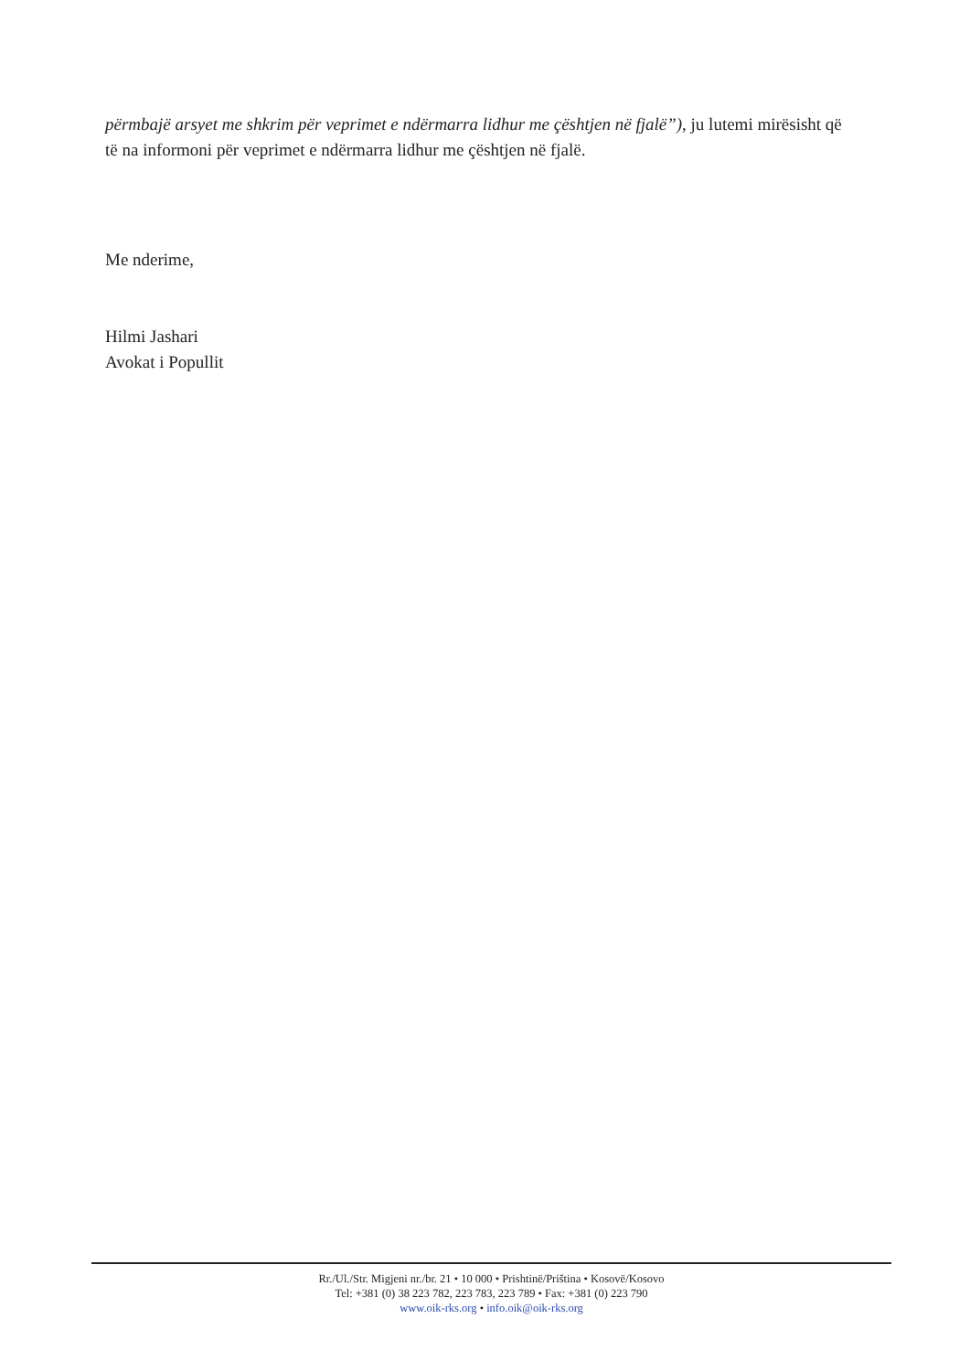përmbajë arsyet me shkrim për veprimet e ndërmarra lidhur me çështjen në fjalë”), ju lutemi mirësisht që të na informoni për veprimet e ndërmarra lidhur me çështjen në fjalë.
Me nderime,
Hilmi Jashari
Avokat i Popullit
Rr./Ul./Str. Migjeni nr./br. 21 • 10 000 • Prishtinë/Priština • Kosovë/Kosovo
Tel: +381 (0) 38 223 782, 223 783, 223 789 • Fax: +381 (0) 223 790
www.oik-rks.org • info.oik@oik-rks.org